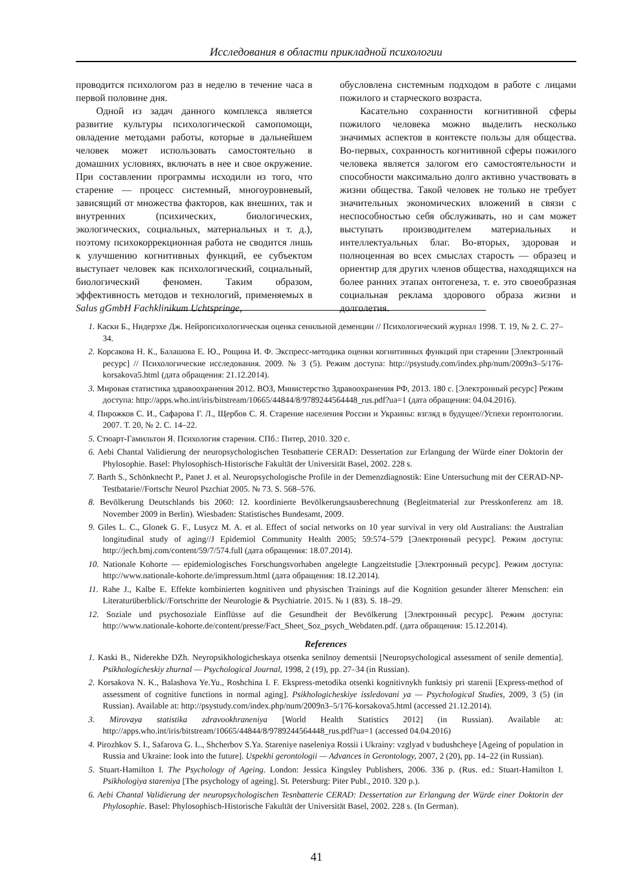Исследования в области прикладной психологии
проводится психологом раз в неделю в течение часа в первой половине дня.
Одной из задач данного комплекса является развитие культуры психологической самопомощи, овладение методами работы, которые в дальнейшем человек может использовать самостоятельно в домашних условиях, включать в нее и свое окружение. При составлении программы исходили из того, что старение — процесс системный, многоуровневый, зависящий от множества факторов, как внешних, так и внутренних (психических, биологических, экологических, социальных, материальных и т. д.), поэтому психокоррекционная работа не сводится лишь к улучшению когнитивных функций, ее субъектом выступает человек как психологический, социальный, биологический феномен. Таким образом, эффективность методов и технологий, применяемых в Salus gGmbH Fachklinikum Uchtspringe,
обусловлена системным подходом в работе с лицами пожилого и старческого возраста.
Касательно сохранности когнитивной сферы пожилого человека можно выделить несколько значимых аспектов в контексте пользы для общества. Во-первых, сохранность когнитивной сферы пожилого человека является залогом его самостоятельности и способности максимально долго активно участвовать в жизни общества. Такой человек не только не требует значительных экономических вложений в связи с неспособностью себя обслуживать, но и сам может выступать производителем материальных и интеллектуальных благ. Во-вторых, здоровая и полноценная во всех смыслах старость — образец и ориентир для других членов общества, находящихся на более ранних этапах онтогенеза, т. е. это своеобразная социальная реклама здорового образа жизни и долголетия.
1. Каски Б., Нидерэхе Дж. Нейропсихологическая оценка сенильной деменции // Психологический журнал 1998. Т. 19, № 2. С. 27–34.
2. Корсакова Н. К., Балашова Е. Ю., Рощина И. Ф. Экспресс-методика оценки когнитивных функций при старении [Электронный ресурс] // Психологические исследования. 2009. № 3 (5). Режим доступа: http://psystudy.com/index.php/num/2009n3–5/176-korsakova5.html (дата обращения: 21.12.2014).
3. Мировая статистика здравоохранения 2012. ВОЗ, Министерство Здравоохранения РФ, 2013. 180 с. [Электронный ресурс] Режим доступа: http://apps.who.int/iris/bitstream/10665/44844/8/9789244564448_rus.pdf?ua=1 (дата обращения: 04.04.2016).
4. Пирожков С. И., Сафарова Г. Л., Щербов С. Я. Старение населения России и Украины: взгляд в будущее//Успехи геронтологии. 2007. Т. 20, № 2. С. 14–22.
5. Стюарт-Гамильтон Я. Психология старения. СПб.: Питер, 2010. 320 с.
6. Aebi Chantal Validierung der neuropsychologischen Tesnbatterie CERAD: Dessertation zur Erlangung der Würde einer Doktorin der Phylosophie. Basel: Phylosophisch-Historische Fakultät der Universität Basel, 2002. 228 s.
7. Barth S., Schönknecht P., Panet J. et al. Neuropsychologische Profile in der Demenzdiagnostik: Eine Untersuchung mit der CERAD-NP-Testbatarie//Fortschr Neurol Pszchiat 2005. № 73. S. 568–576.
8. Bevölkerung Deutschlands bis 2060: 12. koordinierte Bevölkerungsausberechnung (Begleitmaterial zur Presskonferenz am 18. November 2009 in Berlin). Wiesbaden: Statistisches Bundesamt, 2009.
9. Giles L. C., Glonek G. F., Lusycz M. A. et al. Effect of social networks on 10 year survival in very old Australians: the Australian longitudinal study of aging//J Epidemiol Community Health 2005; 59:574–579 [Электронный ресурс]. Режим доступа: http://jech.bmj.com/content/59/7/574.full (дата обращения: 18.07.2014).
10. Nationale Kohorte — epidemiologisches Forschungsvorhaben angelegte Langzeitstudie [Электронный ресурс]. Режим доступа: http://www.nationale-kohorte.de/impressum.html (дата обращения: 18.12.2014).
11. Rahe J., Kalbe E. Effekte kombinierten kognitiven und physischen Trainings auf die Kognition gesunder älterer Menschen: ein Literaturüberblick//Fortschritte der Neurologie & Psychiatrie. 2015. № 1 (83). S. 18–29.
12. Soziale und psychosoziale Einflüsse auf die Gesundheit der Bevölkerung [Электронный ресурс]. Режим доступа: http://www.nationale-kohorte.de/content/presse/Fact_Sheet_Soz_psych_Webdaten.pdf. (дата обращения: 15.12.2014).
References
1. Kaski B., Niderekhe DZh. Neyropsikhologicheskaya otsenka senilnoy dementsii [Neuropsychological assessment of senile dementia]. Psikhologicheskiy zhurnal — Psychological Journal, 1998, 2 (19), pp. 27–34 (in Russian).
2. Korsakova N. K., Balashova Ye.Yu., Roshchina I. F. Ekspress-metodika otsenki kognitivnykh funktsiy pri starenii [Express-method of assessment of cognitive functions in normal aging]. Psikhologicheskiye issledovani ya — Psychological Studies, 2009, 3 (5) (in Russian). Available at: http://psystudy.com/index.php/num/2009n3–5/176-korsakova5.html (accessed 21.12.2014).
3. Mirovaya statistika zdravookhraneniya [World Health Statistics 2012] (in Russian). Available at: http://apps.who.int/iris/bitstream/10665/44844/8/9789244564448_rus.pdf?ua=1 (accessed 04.04.2016)
4. Pirozhkov S. I., Safarova G. L., Shcherbov S.Ya. Stareniye naseleniya Rossii i Ukrainy: vzglyad v budushcheye [Ageing of population in Russia and Ukraine: look into the future]. Uspekhi gerontologii — Advances in Gerontology, 2007, 2 (20), pp. 14–22 (in Russian).
5. Stuart-Hamilton I. The Psychology of Ageing. London: Jessica Kingsley Publishers, 2006. 336 p. (Rus. ed.: Stuart-Hamilton I. Psikhologiya stareniya [The psychology of ageing]. St. Petersburg: Piter Publ., 2010. 320 p.).
6. Aebi Chantal Validierung der neuropsychologischen Tesnbatterie CERAD: Dessertation zur Erlangung der Würde einer Doktorin der Phylosophie. Basel: Phylosophisch-Historische Fakultät der Universität Basel, 2002. 228 s. (In German).
41